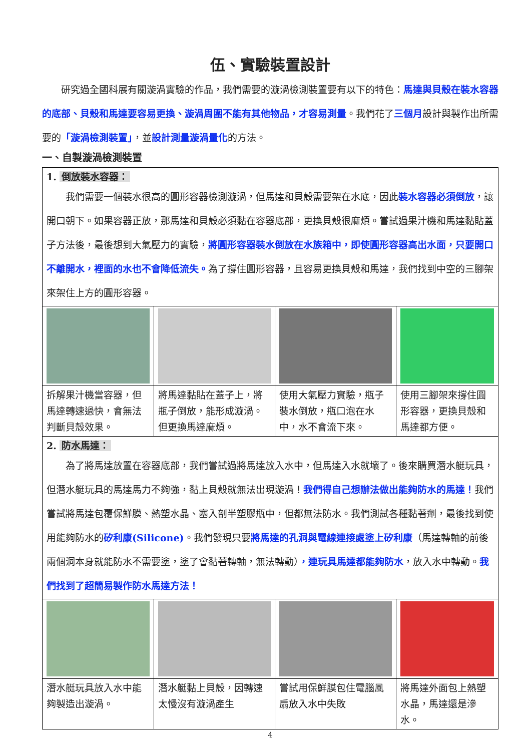伍、實驗裝置設計
　　研究過全國科展有關漩渦實驗的作品，我們需要的漩渦檢測裝置要有以下的特色：馬達與貝殼在裝水容器的底部、貝殼和馬達要容易更換、漩渦周圍不能有其他物品，才容易測量。我們花了三個月設計與製作出所需要的「漩渦檢測裝置」，並設計測量漩渦量化的方法。
一、自製漩渦檢測裝置
| 1. 倒放裝水容器： 我們需要一個裝水很高的圓形容器檢測漩渦，但馬達和貝殼需要架在水底，因此 裝水容器必須倒放 ，讓開口朝下。如果容器正放，那馬達和貝殼必須黏在容器底部，更換貝殼很麻煩。嘗試過果汁機和馬達黏貼蓋子方法後，最後想到大氣壓力的實驗， 將圓形容器裝水倒放在水族箱中，即使圓形容器高出水面，只要開口不離開水，裡面的水也不會降低流失。 為了撐住圓形容器，且容易更換貝殼和馬達，我們找到中空的三腳架來架住上方的圓形容器。 | | | |
| 拆解果汁機當容器，但馬達轉速過快，會無法判斷貝殼效果。 | 將馬達黏貼在蓋子上，將瓶子倒放，能形成漩渦。但更換馬達麻煩。 | 使用大氣壓力實驗，瓶子裝水倒放，瓶口泡在水中，水不會流下來。 | 使用三腳架來撐住圓形容器，更換貝殼和馬達都方便。 |
| 2. 防水馬達： 為了將馬達放置在容器底部，我們嘗試過將馬達放入水中，但馬達入水就壞了。後來購買潛水艇玩具，但潛水艇玩具的馬達馬力不夠強，黏上貝殼就無法出現漩渦！ 我們得自己想辦法做出能夠防水的馬達！ 我們嘗試將馬達包覆保鮮膜、熱塑水晶、塞入剖半塑膠瓶中，但都無法防水。我們測試各種黏著劑，最後找到使用能夠防水的 矽利康(Silicone) 。我們發現只要 將馬達的孔洞與電線連接處塗上矽利康 （馬達轉軸的前後兩個洞本身就能防水不需要塗，塗了會黏著轉軸，無法轉動） ，連玩具馬達都能夠防水 ，放入水中轉動。 我們找到了超簡易製作防水馬達方法！ | | | |
| 潛水艇玩具放入水中能夠製造出漩渦。 | 潛水艇黏上貝殼，因轉速太慢沒有漩渦產生 | 嘗試用保鮮膜包住電腦風扇放入水中失敗 | 將馬達外面包上熱塑水晶，馬達還是滲水。 |
4